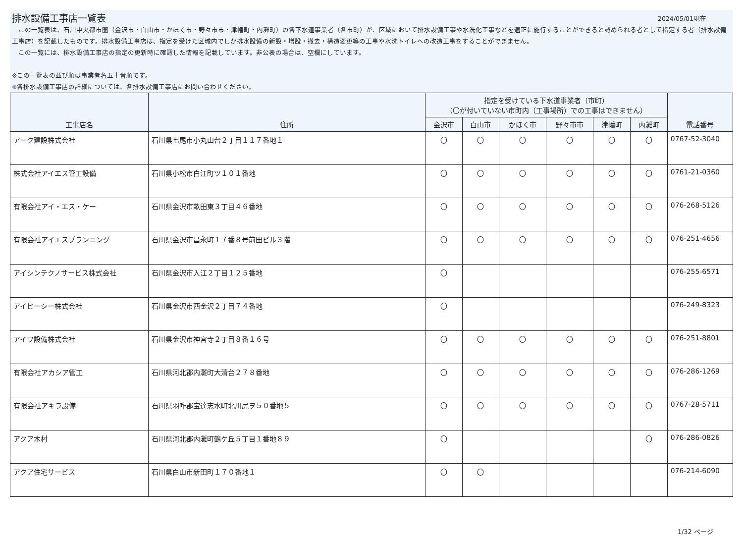排水設備工事店一覧表
2024/05/01現在
　この一覧表は、石川中央都市圏（金沢市・白山市・かほく市・野々市市・津幡町・内灘町）の各下水道事業者（各市町）が、区域において排水設備工事や水洗化工事などを適正に施行することができると認められる者として指定する者（排水設備工事店）を記載したものです。排水設備工事店は、指定を受けた区域内でしか排水設備の新設・増設・撤去・構造変更等の工事や水洗トイレへの改造工事をすることができません。
　この一覧には、排水設備工事店の指定の更新時に確認した情報を記載しています。非公表の場合は、空欄にしています。
※この一覧表の並び順は事業者名五十音順です。
※各排水設備工事店の詳細については、各排水設備工事店にお問い合わせください。
| 工事店名 | 住所 | 指定を受けている下水道事業者（市町） （〇が付いていない市町内（工事場所）での工事はできません） | | | | | | 電話番号 |
| --- | --- | --- | --- | --- | --- | --- | --- | --- |
| | | 金沢市 | 白山市 | かほく市 | 野々市市 | 津幡町 | 内灘町 | |
| アーク建設株式会社 | 石川県七尾市小丸山台２丁目１１７番地１ | 〇 | 〇 | 〇 | 〇 | 〇 | 〇 | 0767-52-3040 |
| 株式会社アイエス管工設備 | 石川県小松市白江町ツ１０１番地 | 〇 | 〇 | 〇 | 〇 | 〇 | 〇 | 0761-21-0360 |
| 有限会社アイ・エス・ケー | 石川県金沢市畝田東３丁目４６番地 | 〇 | 〇 | 〇 | 〇 | 〇 | 〇 | 076-268-5126 |
| 有限会社アイエスプランニング | 石川県金沢市昌永町１７番８号前田ビル３階 | 〇 | 〇 | 〇 | 〇 | 〇 | 〇 | 076-251-4656 |
| アイシンテクノサービス株式会社 | 石川県金沢市入江２丁目１２５番地 | 〇 | | | | | | 076-255-6571 |
| アイピーシー株式会社 | 石川県金沢市西金沢２丁目７４番地 | 〇 | | | | | | 076-249-8323 |
| アイワ設備株式会社 | 石川県金沢市神宮寺２丁目８番１６号 | 〇 | 〇 | 〇 | 〇 | 〇 | 〇 | 076-251-8801 |
| 有限会社アカシア管工 | 石川県河北郡内灘町大清台２７８番地 | 〇 | 〇 | 〇 | 〇 | 〇 | 〇 | 076-286-1269 |
| 有限会社アキラ設備 | 石川県羽咋郡宝達志水町北川尻ヲ５０番地５ | 〇 | 〇 | 〇 | 〇 | 〇 | 〇 | 0767-28-5711 |
| アクア木村 | 石川県河北郡内灘町鶴ケ丘５丁目１番地８９ | 〇 | | | | | 〇 | 076-286-0826 |
| アクア住宅サービス | 石川県白山市新田町１７０番地１ | 〇 | 〇 | | | | | 076-214-6090 |
1/32 ページ